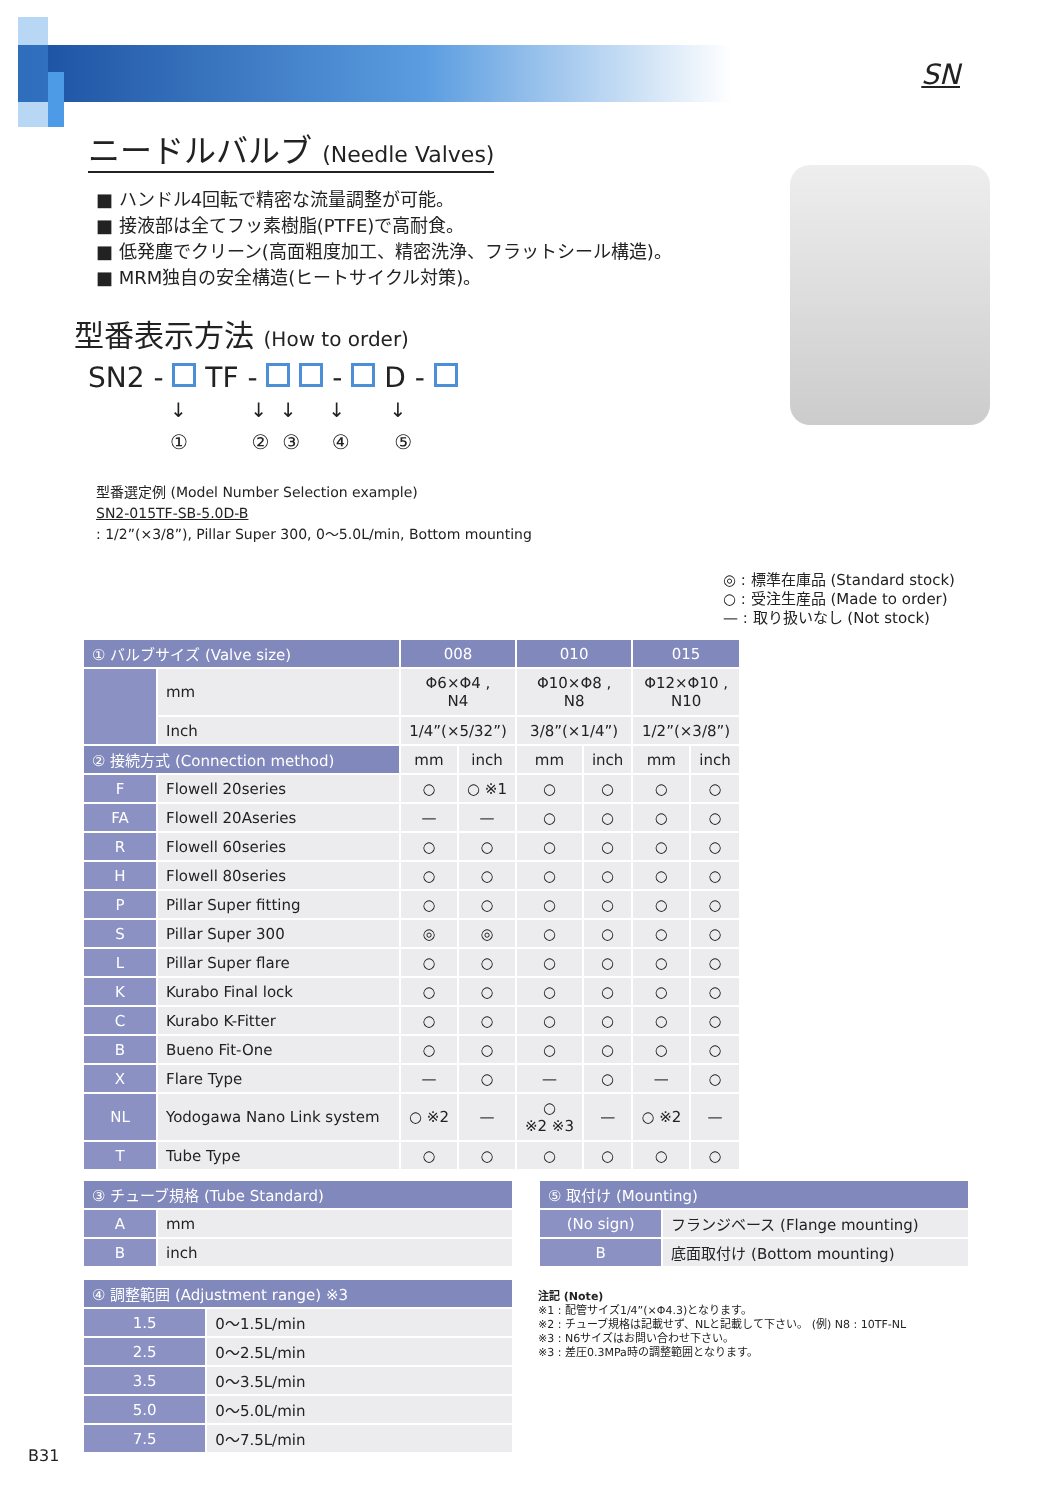SN
ニードルバルブ (Needle Valves)
■ ハンドル4回転で精密な流量調整が可能。
■ 接液部は全てフッ素樹脂(PTFE)で高耐食。
■ 低発塵でクリーン(高面粗度加工、精密洗浄、フラットシール構造)。
■ MRM独自の安全構造(ヒートサイクル対策)。
型番表示方法 (How to order)
SN2 - TF - - D -
↓ ↓ ↓ ↓ ↓ ① ② ③ ④ ⑤
型番選定例 (Model Number Selection example)
SN2-015TF-SB-5.0D-B
: 1/2”(×3/8”), Pillar Super 300, 0〜5.0L/min, Bottom mounting
◎ : 標準在庫品 (Standard stock)
○ : 受注生産品 (Made to order)
— : 取り扱いなし (Not stock)
| ① バルブサイズ (Valve size) | | 008 | | 010 | | 015 | |
| --- | --- | --- | --- | --- | --- | --- | --- |
| | mm | Φ6×Φ4 , N4 | | Φ10×Φ8 , N8 | | Φ12×Φ10 , N10 | |
| | Inch | 1/4”(×5/32”) | | 3/8”(×1/4”) | | 1/2”(×3/8”) | |
| ② 接続方式 (Connection method) | | mm | inch | mm | inch | mm | inch |
| F | Flowell 20series | ○ | ○ ※1 | ○ | ○ | ○ | ○ |
| FA | Flowell 20Aseries | — | — | ○ | ○ | ○ | ○ |
| R | Flowell 60series | ○ | ○ | ○ | ○ | ○ | ○ |
| H | Flowell 80series | ○ | ○ | ○ | ○ | ○ | ○ |
| P | Pillar Super fitting | ○ | ○ | ○ | ○ | ○ | ○ |
| S | Pillar Super 300 | ◎ | ◎ | ○ | ○ | ○ | ○ |
| L | Pillar Super flare | ○ | ○ | ○ | ○ | ○ | ○ |
| K | Kurabo Final lock | ○ | ○ | ○ | ○ | ○ | ○ |
| C | Kurabo K-Fitter | ○ | ○ | ○ | ○ | ○ | ○ |
| B | Bueno Fit-One | ○ | ○ | ○ | ○ | ○ | ○ |
| X | Flare Type | — | ○ | — | ○ | — | ○ |
| NL | Yodogawa Nano Link system | ○ ※2 | — | ○ ※2 ※3 | — | ○ ※2 | — |
| T | Tube Type | ○ | ○ | ○ | ○ | ○ | ○ |
| ③ チューブ規格 (Tube Standard) | |
| --- | --- |
| A | mm |
| B | inch |
| ④ 調整範囲 (Adjustment range) ※3 | |
| --- | --- |
| 1.5 | 0〜1.5L/min |
| 2.5 | 0〜2.5L/min |
| 3.5 | 0〜3.5L/min |
| 5.0 | 0〜5.0L/min |
| 7.5 | 0〜7.5L/min |
| ⑤ 取付け (Mounting) | |
| --- | --- |
| (No sign) | フランジベース (Flange mounting) |
| B | 底面取付け (Bottom mounting) |
注記 (Note)
※1 : 配管サイズ1/4”(×Φ4.3)となります。
※2 : チューブ規格は記載せず、NLと記載して下さい。 (例) N8 : 10TF-NL
※3 : N6サイズはお問い合わせ下さい。
※3 : 差圧0.3MPa時の調整範囲となります。
B31